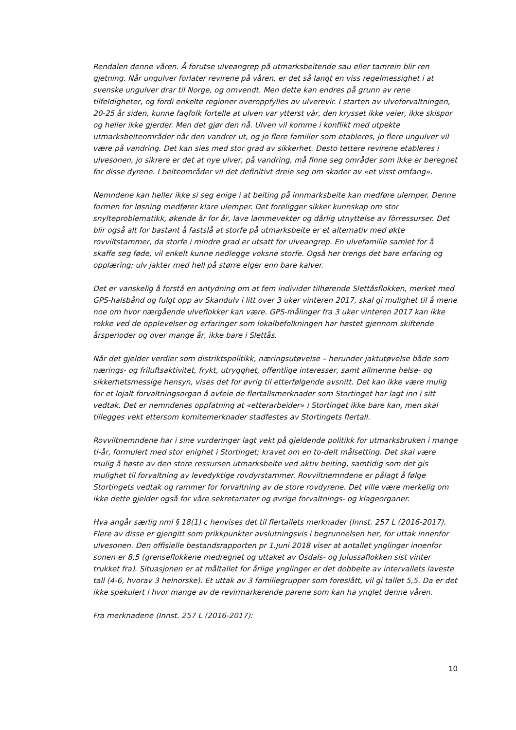Rendalen denne våren. Å forutse ulveangrep på utmarksbeitende sau eller tamrein blir ren gjetning. Når ungulver forlater revirene på våren, er det så langt en viss regelmessighet i at svenske ungulver drar til Norge, og omvendt. Men dette kan endres på grunn av rene tilfeldigheter, og fordi enkelte regioner overoppfylles av ulverevir. I starten av ulveforvaltningen, 20-25 år siden, kunne fagfolk fortelle at ulven var ytterst vàr, den krysset ikke veier, ikke skispor og heller ikke gjerder. Men det gjør den nå. Ulven vil komme i konflikt med utpekte utmarksbeiteområder når den vandrer ut, og jo flere familier som etableres, jo flere ungulver vil være på vandring. Det kan sies med stor grad av sikkerhet. Desto tettere revirene etableres i ulvesonen, jo sikrere er det at nye ulver, på vandring, må finne seg områder som ikke er beregnet for disse dyrene. I beiteområder vil det definitivt dreie seg om skader av «et visst omfang».
Nemndene kan heller ikke si seg enige i at beiting på innmarksbeite kan medføre ulemper. Denne formen for løsning medfører klare ulemper. Det foreligger sikker kunnskap om stor snylteproblematikk, økende år for år, lave lammevekter og dårlig utnyttelse av fòrressurser. Det blir også alt for bastant å fastslå at storfe på utmarksbeite er et alternativ med økte rovviltstammer, da storfe i mindre grad er utsatt for ulveangrep. En ulvefamilie samlet for å skaffe seg føde, vil enkelt kunne nedlegge voksne storfe. Også her trengs det bare erfaring og opplæring; ulv jakter med hell på større elger enn bare kalver.
Det er vanskelig å forstå en antydning om at fem individer tilhørende Slettåsflokken, merket med GPS-halsbånd og fulgt opp av Skandulv i litt over 3 uker vinteren 2017, skal gi mulighet til å mene noe om hvor nærgående ulveflokker kan være. GPS-målinger fra 3 uker vinteren 2017 kan ikke rokke ved de opplevelser og erfaringer som lokalbefolkningen har høstet gjennom skiftende årsperioder og over mange år, ikke bare i Slettås.
Når det gjelder verdier som distriktspolitikk, næringsutøvelse – herunder jaktutøvelse både som nærings- og friluftsaktivitet, frykt, utrygghet, offentlige interesser, samt allmenne helse- og sikkerhetsmessige hensyn, vises det for øvrig til etterfølgende avsnitt. Det kan ikke være mulig for et lojalt forvaltningsorgan å avfeie de flertallsmerknader som Stortinget har lagt inn i sitt vedtak. Det er nemndenes oppfatning at «etterarbeider» i Stortinget ikke bare kan, men skal tillegges vekt ettersom komitemerknader stadfestes av Stortingets flertall.
Rovviltnemndene har i sine vurderinger lagt vekt på gjeldende politikk for utmarksbruken i mange ti-år, formulert med stor enighet i Stortinget; kravet om en to-delt målsetting. Det skal være mulig å høste av den store ressursen utmarksbeite ved aktiv beiting, samtidig som det gis mulighet til forvaltning av levedyktige rovdyrstammer. Rovviltnemndene er pålagt å følge Stortingets vedtak og rammer for forvaltning av de store rovdyrene. Det ville være merkelig om ikke dette gjelder også for våre sekretariater og øvrige forvaltnings- og klageorganer.
Hva angår særlig nml § 18(1) c henvises det til flertallets merknader (Innst. 257 L (2016-2017). Flere av disse er gjengitt som prikkpunkter avslutningsvis i begrunnelsen her, for uttak innenfor ulvesonen. Den offisielle bestandsrapporten pr 1.juni 2018 viser at antallet ynglinger innenfor sonen er 8,5 (grenseflokkene medregnet og uttaket av Osdals- og Julussaflokken sist vinter trukket fra). Situasjonen er at måltallet for årlige ynglinger er det dobbelte av intervallets laveste tall (4-6, hvorav 3 helnorske). Et uttak av 3 familiegrupper som foreslått, vil gi tallet 5,5. Da er det ikke spekulert i hvor mange av de revirmarkerende parene som kan ha ynglet denne våren.
Fra merknadene (Innst. 257 L (2016-2017):
10